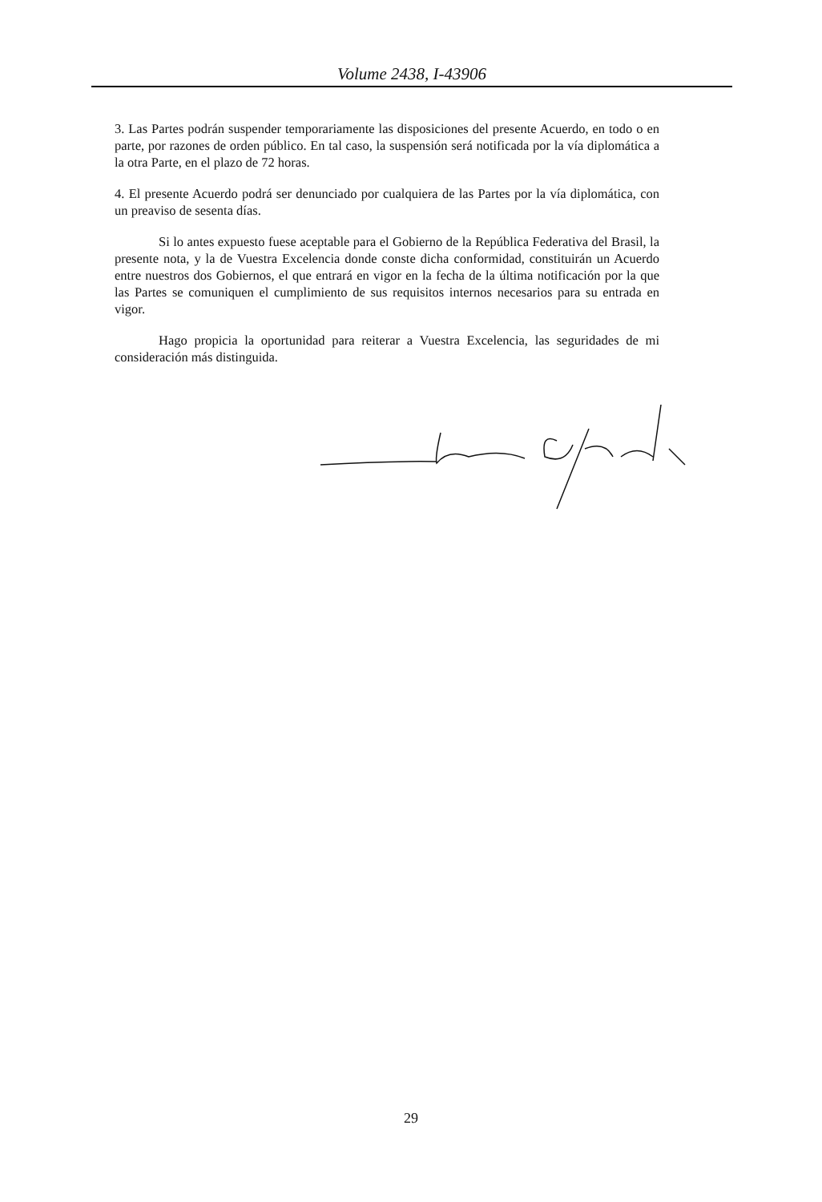Volume 2438, I-43906
3. Las Partes podrán suspender temporariamente las disposiciones del presente Acuerdo, en todo o en parte, por razones de orden público. En tal caso, la suspensión será notificada por la vía diplomática a la otra Parte, en el plazo de 72 horas.
4. El presente Acuerdo podrá ser denunciado por cualquiera de las Partes por la vía diplomática, con un preaviso de sesenta días.
Si lo antes expuesto fuese aceptable para el Gobierno de la República Federativa del Brasil, la presente nota, y la de Vuestra Excelencia donde conste dicha conformidad, constituirán un Acuerdo entre nuestros dos Gobiernos, el que entrará en vigor en la fecha de la última notificación por la que las Partes se comuniquen el cumplimiento de sus requisitos internos necesarios para su entrada en vigor.
Hago propicia la oportunidad para reiterar a Vuestra Excelencia, las seguridades de mi consideración más distinguida.
29